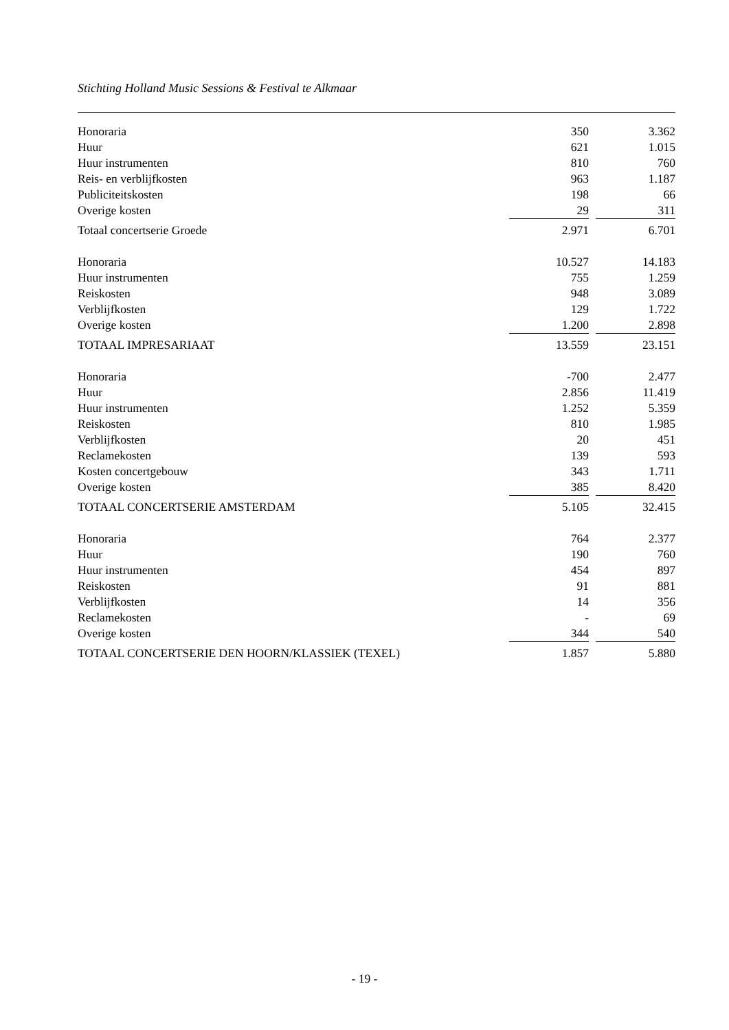Stichting Holland Music Sessions & Festival te Alkmaar
| Honoraria | 350 | | 3.362 |
| Huur | 621 | | 1.015 |
| Huur instrumenten | 810 | | 760 |
| Reis- en verblijfkosten | 963 | | 1.187 |
| Publiciteitskosten | 198 | | 66 |
| Overige kosten | 29 | | 311 |
| Totaal concertserie Groede | 2.971 | | 6.701 |
| Honoraria | 10.527 | | 14.183 |
| Huur instrumenten | 755 | | 1.259 |
| Reiskosten | 948 | | 3.089 |
| Verblijfkosten | 129 | | 1.722 |
| Overige kosten | 1.200 | | 2.898 |
| TOTAAL IMPRESARIAAT | 13.559 | | 23.151 |
| Honoraria | -700 | | 2.477 |
| Huur | 2.856 | | 11.419 |
| Huur instrumenten | 1.252 | | 5.359 |
| Reiskosten | 810 | | 1.985 |
| Verblijfkosten | 20 | | 451 |
| Reclamekosten | 139 | | 593 |
| Kosten concertgebouw | 343 | | 1.711 |
| Overige kosten | 385 | | 8.420 |
| TOTAAL CONCERTSERIE AMSTERDAM | 5.105 | | 32.415 |
| Honoraria | 764 | | 2.377 |
| Huur | 190 | | 760 |
| Huur instrumenten | 454 | | 897 |
| Reiskosten | 91 | | 881 |
| Verblijfkosten | 14 | | 356 |
| Reclamekosten | - | | 69 |
| Overige kosten | 344 | | 540 |
| TOTAAL CONCERTSERIE DEN HOORN/KLASSIEK (TEXEL) | 1.857 | | 5.880 |
- 19 -